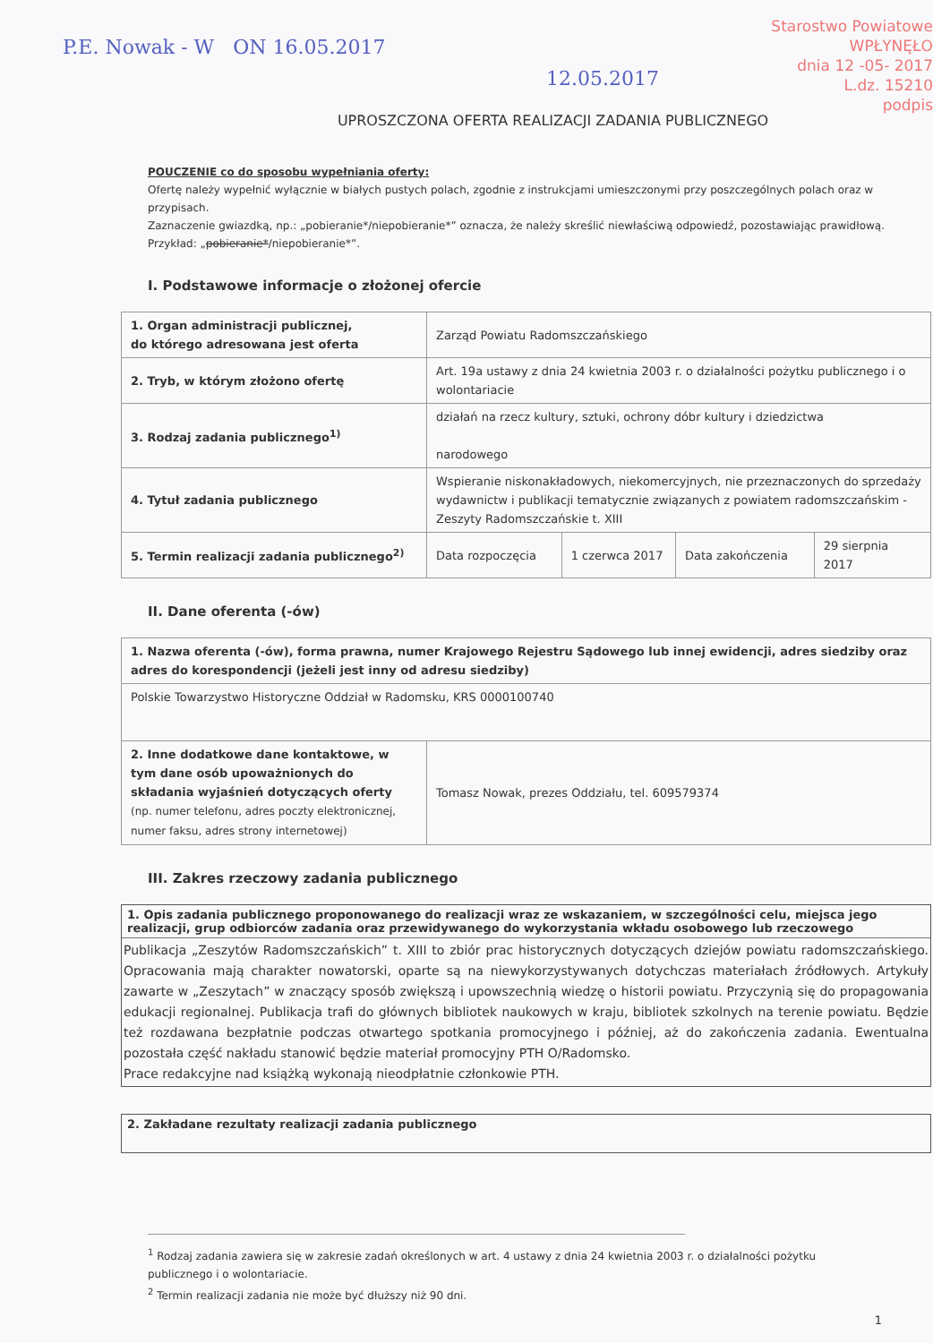Starostwo Powiatowe
WPŁYNĘŁO
dnia 12 -05- 2017
L.dz. 15210
podpis
P.E. Nowak - W ON 16.05.2017
12.05.2017
UPROSZCZONA OFERTA REALIZACJI ZADANIA PUBLICZNEGO
POUCZENIE co do sposobu wypełniania oferty:
Ofertę należy wypełnić wyłącznie w białych pustych polach, zgodnie z instrukcjami umieszczonymi przy poszczególnych polach oraz w przypisach.
Zaznaczenie gwiazdką, np.: „pobieranie*/niepobieranie*” oznacza, że należy skreślić niewłaściwą odpowiedź, pozostawiając prawidłową. Przykład: „pobieranie*/niepobieranie*”.
I. Podstawowe informacje o złożonej ofercie
| 1. Organ administracji publicznej, do którego adresowana jest oferta | Zarząd Powiatu Radomszczańskiego | | | |
| 2. Tryb, w którym złożono ofertę | Art. 19a ustawy z dnia 24 kwietnia 2003 r. o działalności pożytku publicznego i o wolontariacie | | | |
| 3. Rodzaj zadania publicznego<sup>1)</sup> | działań na rzecz kultury, sztuki, ochrony dóbr kultury i dziedzictwa narodowego | | | |
| 4. Tytuł zadania publicznego | Wspieranie niskonakładowych, niekomercyjnych, nie przeznaczonych do sprzedaży wydawnictw i publikacji tematycznie związanych z powiatem radomszczańskim - Zeszyty Radomszczańskie t. XIII | | | |
| 5. Termin realizacji zadania publicznego<sup>2)</sup> | Data rozpoczęcia | 1 czerwca 2017 | Data zakończenia | 29 sierpnia 2017 |
II. Dane oferenta (-ów)
| 1. Nazwa oferenta (-ów), forma prawna, numer Krajowego Rejestru Sądowego lub innej ewidencji, adres siedziby oraz adres do korespondencji (jeżeli jest inny od adresu siedziby) | |
| Polskie Towarzystwo Historyczne Oddział w Radomsku, KRS 0000100740 | |
| 2. Inne dodatkowe dane kontaktowe, w tym dane osób upoważnionych do składania wyjaśnień dotyczących oferty (np. numer telefonu, adres poczty elektronicznej, numer faksu, adres strony internetowej) | Tomasz Nowak, prezes Oddziału, tel. 609579374 |
III. Zakres rzeczowy zadania publicznego
1. Opis zadania publicznego proponowanego do realizacji wraz ze wskazaniem, w szczególności celu, miejsca jego realizacji, grup odbiorców zadania oraz przewidywanego do wykorzystania wkładu osobowego lub rzeczowego
Publikacja „Zeszytów Radomszczańskich” t. XIII to zbiór prac historycznych dotyczących dziejów powiatu radomszczańskiego. Opracowania mają charakter nowatorski, oparte są na niewykorzystywanych dotychczas materiałach źródłowych. Artykuły zawarte w „Zeszytach” w znaczący sposób zwiększą i upowszechnią wiedzę o historii powiatu. Przyczynią się do propagowania edukacji regionalnej. Publikacja trafi do głównych bibliotek naukowych w kraju, bibliotek szkolnych na terenie powiatu. Będzie też rozdawana bezpłatnie podczas otwartego spotkania promocyjnego i później, aż do zakończenia zadania. Ewentualna pozostała część nakładu stanowić będzie materiał promocyjny PTH O/Radomsko.
Prace redakcyjne nad książką wykonają nieodpłatnie członkowie PTH.
2. Zakładane rezultaty realizacji zadania publicznego
<sup>1</sup> Rodzaj zadania zawiera się w zakresie zadań określonych w art. 4 ustawy z dnia 24 kwietnia 2003 r. o działalności pożytku publicznego i o wolontariacie.
<sup>2</sup> Termin realizacji zadania nie może być dłuższy niż 90 dni.
1